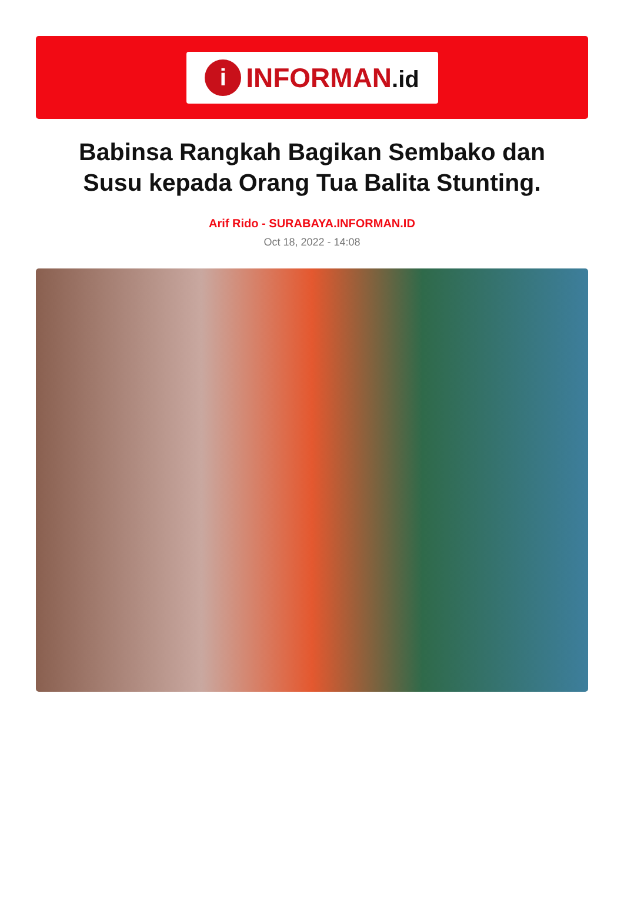i
INFORMAN.id
Babinsa Rangkah Bagikan Sembako dan Susu kepada Orang Tua Balita Stunting.
Arif Rido - SURABAYA.INFORMAN.ID
Oct 18, 2022 - 14:08